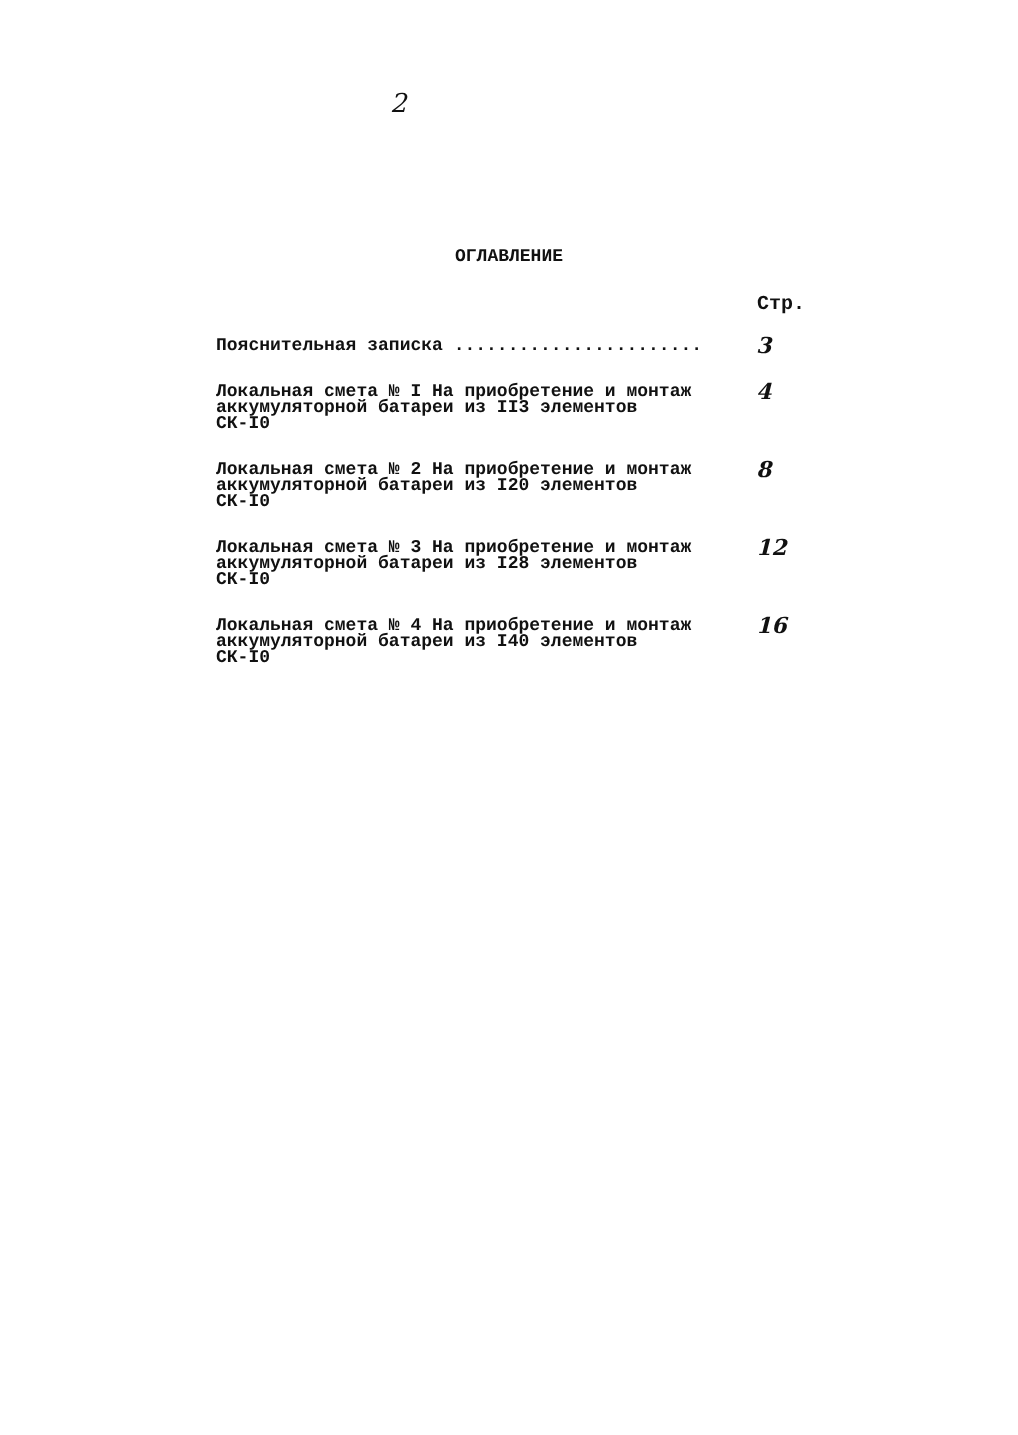2
ОГЛАВЛЕНИЕ
Стр.
Пояснительная записка .......................
3
Локальная смета № I На приобретение и монтаж
аккумуляторной батареи из II3 элементов
СК-I0
4
Локальная смета № 2 На приобретение и монтаж
аккумуляторной батареи из I20 элементов
СК-I0
8
Локальная смета № 3 На приобретение и монтаж
аккумуляторной батареи из I28 элементов
СК-I0
12
Локальная смета № 4 На приобретение и монтаж
аккумуляторной батареи из I40 элементов
СК-I0
16